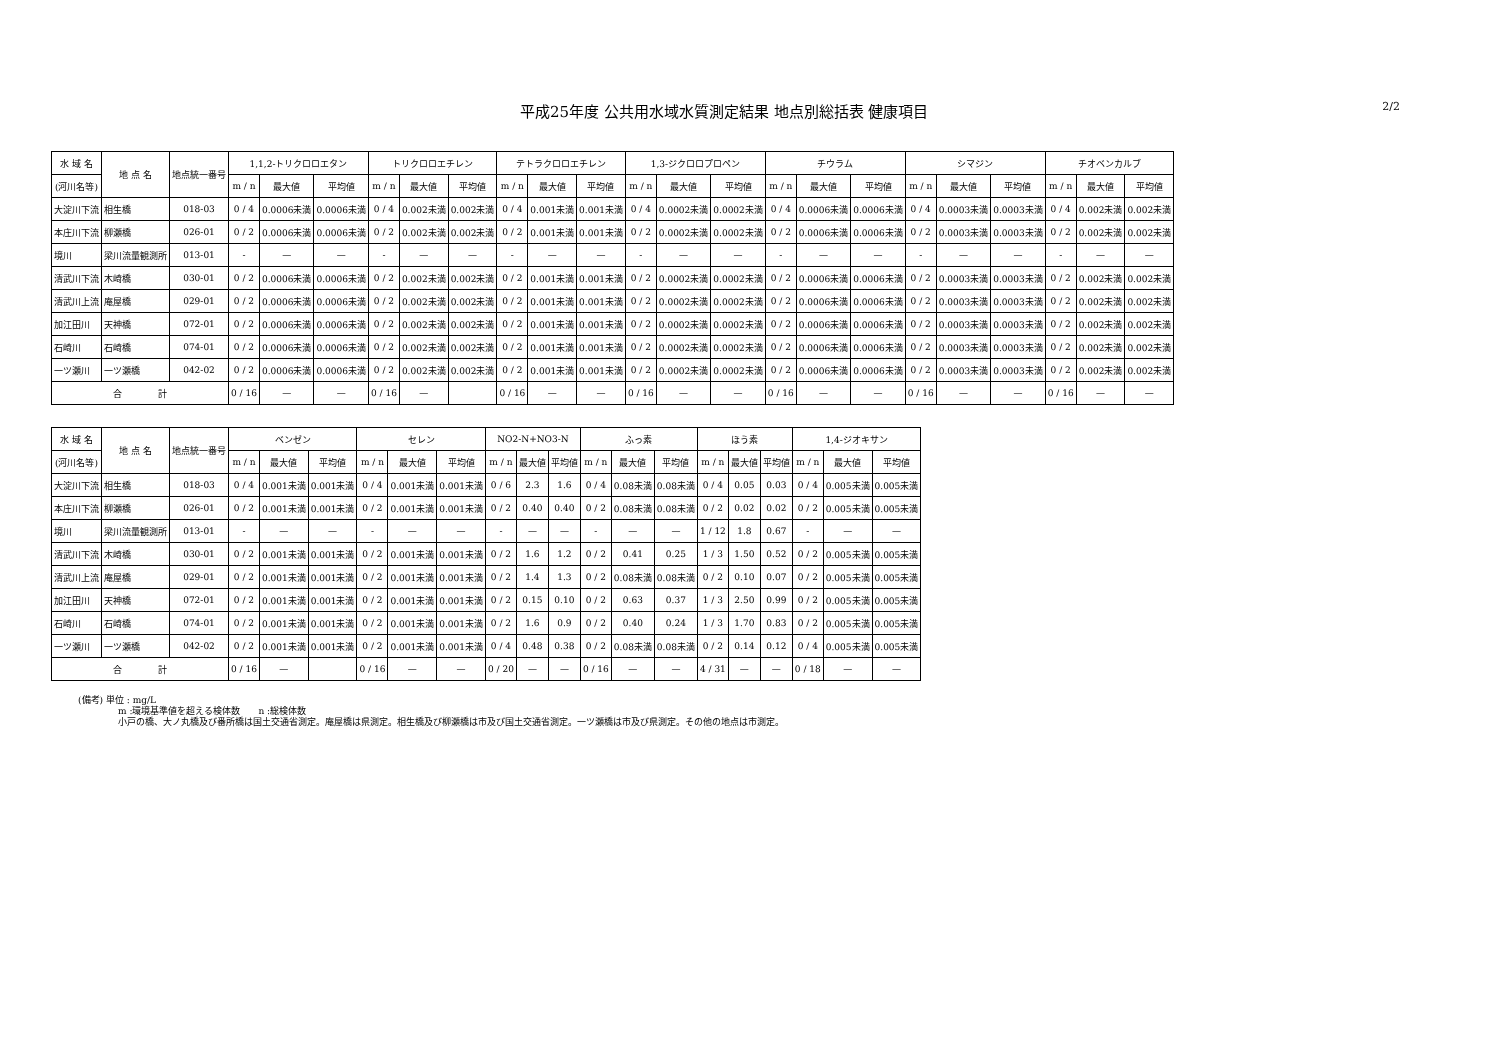平成25年度 公共用水域水質測定結果 地点別総括表 健康項目
2/2
| 水 域 名 | 地 点 名 | 地点統一番号 | 1,1,2-トリクロロエタン | | | トリクロロエチレン | | | テトラクロロエチレン | | | 1,3-ジクロロプロペン | | | チウラム | | | シマジン | | | チオベンカルブ | | |
| --- | --- | --- | --- | --- | --- | --- | --- | --- | --- | --- | --- | --- | --- | --- | --- | --- | --- | --- | --- | --- | --- | --- | --- |
| (河川名等) | | | m / n | 最大値 | 平均値 | m / n | 最大値 | 平均値 | m / n | 最大値 | 平均値 | m / n | 最大値 | 平均値 | m / n | 最大値 | 平均値 | m / n | 最大値 | 平均値 | m / n | 最大値 | 平均値 |
| 大淀川下流 | 相生橋 | 018-03 | 0 / 4 | 0.0006未満 | 0.0006未満 | 0 / 4 | 0.002未満 | 0.002未満 | 0 / 4 | 0.001未満 | 0.001未満 | 0 / 4 | 0.0002未満 | 0.0002未満 | 0 / 4 | 0.0006未満 | 0.0006未満 | 0 / 4 | 0.0003未満 | 0.0003未満 | 0 / 4 | 0.002未満 | 0.002未満 |
| 本庄川下流 | 柳瀬橋 | 026-01 | 0 / 2 | 0.0006未満 | 0.0006未満 | 0 / 2 | 0.002未満 | 0.002未満 | 0 / 2 | 0.001未満 | 0.001未満 | 0 / 2 | 0.0002未満 | 0.0002未満 | 0 / 2 | 0.0006未満 | 0.0006未満 | 0 / 2 | 0.0003未満 | 0.0003未満 | 0 / 2 | 0.002未満 | 0.002未満 |
| 境川 | 梁川流量観測所 | 013-01 | - | — | — | - | — | — | - | — | — | - | — | — | - | — | — | - | — | — | - | — | — |
| 清武川下流 | 木崎橋 | 030-01 | 0 / 2 | 0.0006未満 | 0.0006未満 | 0 / 2 | 0.002未満 | 0.002未満 | 0 / 2 | 0.001未満 | 0.001未満 | 0 / 2 | 0.0002未満 | 0.0002未満 | 0 / 2 | 0.0006未満 | 0.0006未満 | 0 / 2 | 0.0003未満 | 0.0003未満 | 0 / 2 | 0.002未満 | 0.002未満 |
| 清武川上流 | 庵屋橋 | 029-01 | 0 / 2 | 0.0006未満 | 0.0006未満 | 0 / 2 | 0.002未満 | 0.002未満 | 0 / 2 | 0.001未満 | 0.001未満 | 0 / 2 | 0.0002未満 | 0.0002未満 | 0 / 2 | 0.0006未満 | 0.0006未満 | 0 / 2 | 0.0003未満 | 0.0003未満 | 0 / 2 | 0.002未満 | 0.002未満 |
| 加江田川 | 天神橋 | 072-01 | 0 / 2 | 0.0006未満 | 0.0006未満 | 0 / 2 | 0.002未満 | 0.002未満 | 0 / 2 | 0.001未満 | 0.001未満 | 0 / 2 | 0.0002未満 | 0.0002未満 | 0 / 2 | 0.0006未満 | 0.0006未満 | 0 / 2 | 0.0003未満 | 0.0003未満 | 0 / 2 | 0.002未満 | 0.002未満 |
| 石崎川 | 石崎橋 | 074-01 | 0 / 2 | 0.0006未満 | 0.0006未満 | 0 / 2 | 0.002未満 | 0.002未満 | 0 / 2 | 0.001未満 | 0.001未満 | 0 / 2 | 0.0002未満 | 0.0002未満 | 0 / 2 | 0.0006未満 | 0.0006未満 | 0 / 2 | 0.0003未満 | 0.0003未満 | 0 / 2 | 0.002未満 | 0.002未満 |
| 一ツ瀬川 | 一ツ瀬橋 | 042-02 | 0 / 2 | 0.0006未満 | 0.0006未満 | 0 / 2 | 0.002未満 | 0.002未満 | 0 / 2 | 0.001未満 | 0.001未満 | 0 / 2 | 0.0002未満 | 0.0002未満 | 0 / 2 | 0.0006未満 | 0.0006未満 | 0 / 2 | 0.0003未満 | 0.0003未満 | 0 / 2 | 0.002未満 | 0.002未満 |
| 合 計 | | | 0 / 16 | — | — | 0 / 16 | — | | 0 / 16 | — | — | 0 / 16 | — | — | 0 / 16 | — | — | 0 / 16 | — | — | 0 / 16 | — | — |
| 水 域 名 | 地 点 名 | 地点統一番号 | ベンゼン | | | セレン | | | NO2-N+NO3-N | | | ふっ素 | | | ほう素 | | | 1,4-ジオキサン | | |
| --- | --- | --- | --- | --- | --- | --- | --- | --- | --- | --- | --- | --- | --- | --- | --- | --- | --- | --- | --- | --- |
| (河川名等) | | | m / n | 最大値 | 平均値 | m / n | 最大値 | 平均値 | m / n | 最大値 | 平均値 | m / n | 最大値 | 平均値 | m / n | 最大値 | 平均値 | m / n | 最大値 | 平均値 |
| 大淀川下流 | 相生橋 | 018-03 | 0 / 4 | 0.001未満 | 0.001未満 | 0 / 4 | 0.001未満 | 0.001未満 | 0 / 6 | 2.3 | 1.6 | 0 / 4 | 0.08未満 | 0.08未満 | 0 / 4 | 0.05 | 0.03 | 0 / 4 | 0.005未満 | 0.005未満 |
| 本庄川下流 | 柳瀬橋 | 026-01 | 0 / 2 | 0.001未満 | 0.001未満 | 0 / 2 | 0.001未満 | 0.001未満 | 0 / 2 | 0.40 | 0.40 | 0 / 2 | 0.08未満 | 0.08未満 | 0 / 2 | 0.02 | 0.02 | 0 / 2 | 0.005未満 | 0.005未満 |
| 境川 | 梁川流量観測所 | 013-01 | - | — | — | - | — | — | - | — | — | - | — | — | 1 / 12 | 1.8 | 0.67 | - | — | — |
| 清武川下流 | 木崎橋 | 030-01 | 0 / 2 | 0.001未満 | 0.001未満 | 0 / 2 | 0.001未満 | 0.001未満 | 0 / 2 | 1.6 | 1.2 | 0 / 2 | 0.41 | 0.25 | 1 / 3 | 1.50 | 0.52 | 0 / 2 | 0.005未満 | 0.005未満 |
| 清武川上流 | 庵屋橋 | 029-01 | 0 / 2 | 0.001未満 | 0.001未満 | 0 / 2 | 0.001未満 | 0.001未満 | 0 / 2 | 1.4 | 1.3 | 0 / 2 | 0.08未満 | 0.08未満 | 0 / 2 | 0.10 | 0.07 | 0 / 2 | 0.005未満 | 0.005未満 |
| 加江田川 | 天神橋 | 072-01 | 0 / 2 | 0.001未満 | 0.001未満 | 0 / 2 | 0.001未満 | 0.001未満 | 0 / 2 | 0.15 | 0.10 | 0 / 2 | 0.63 | 0.37 | 1 / 3 | 2.50 | 0.99 | 0 / 2 | 0.005未満 | 0.005未満 |
| 石崎川 | 石崎橋 | 074-01 | 0 / 2 | 0.001未満 | 0.001未満 | 0 / 2 | 0.001未満 | 0.001未満 | 0 / 2 | 1.6 | 0.9 | 0 / 2 | 0.40 | 0.24 | 1 / 3 | 1.70 | 0.83 | 0 / 2 | 0.005未満 | 0.005未満 |
| 一ツ瀬川 | 一ツ瀬橋 | 042-02 | 0 / 2 | 0.001未満 | 0.001未満 | 0 / 2 | 0.001未満 | 0.001未満 | 0 / 4 | 0.48 | 0.38 | 0 / 2 | 0.08未満 | 0.08未満 | 0 / 2 | 0.14 | 0.12 | 0 / 4 | 0.005未満 | 0.005未満 |
| 合 計 | | | 0 / 16 | — | | 0 / 16 | — | — | 0 / 20 | — | — | 0 / 16 | — | — | 4 / 31 | — | — | 0 / 18 | — | — |
(備考) 単位 : mg/L
m :環境基準値を超える検体数　　n :総検体数
小戸の橋、大ノ丸橋及び番所橋は国土交通省測定。庵屋橋は県測定。相生橋及び柳瀬橋は市及び国土交通省測定。一ツ瀬橋は市及び県測定。その他の地点は市測定。